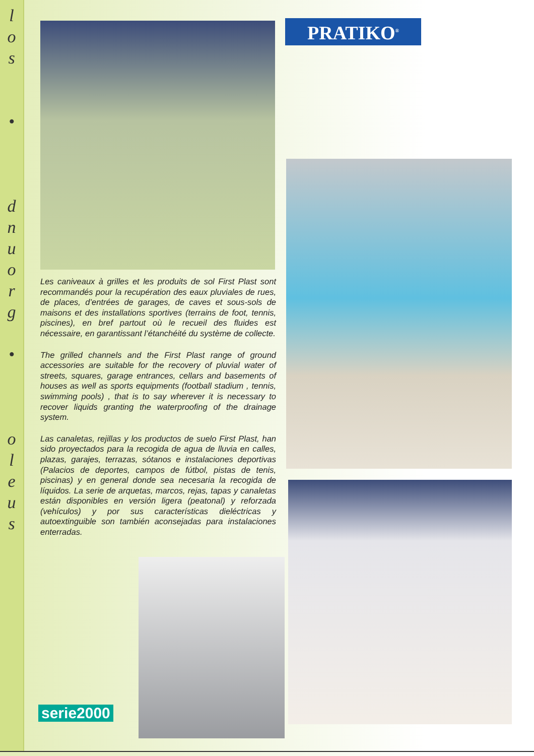l
o
s
•
d
n
u
o
r
g
•
o
l
e
u
s
PRATIKO<sup>®</sup>
Les caniveaux à grilles et les produits de sol First Plast sont recommandés pour la recupération des eaux pluviales de rues, de places, d’entrées de garages, de caves et sous-sols de maisons et des installations sportives (terrains de foot, tennis, piscines), en bref partout où le recueil des fluides est nécessaire, en garantissant l’étanchéité du système de collecte.
The grilled channels and the First Plast range of ground accessories are suitable for the recovery of pluvial water of streets, squares, garage entrances, cellars and basements of houses as well as sports equipments (football stadium , tennis, swimming pools) , that is to say wherever it is necessary to recover liquids granting the waterproofing of the drainage system.
Las canaletas, rejillas y los productos de suelo First Plast, han sido proyectados para la recogida de agua de lluvia en calles, plazas, garajes, terrazas, sótanos e instalaciones deportivas (Palacios de deportes, campos de fútbol, pistas de tenis, piscinas) y en general donde sea necesaria la recogida de líquidos. La serie de arquetas, marcos, rejas, tapas y canaletas están disponibles en versión ligera (peatonal) y reforzada (vehículos) y por sus características dieléctricas y autoextinguible son también aconsejadas para instalaciones enterradas.
serie2000